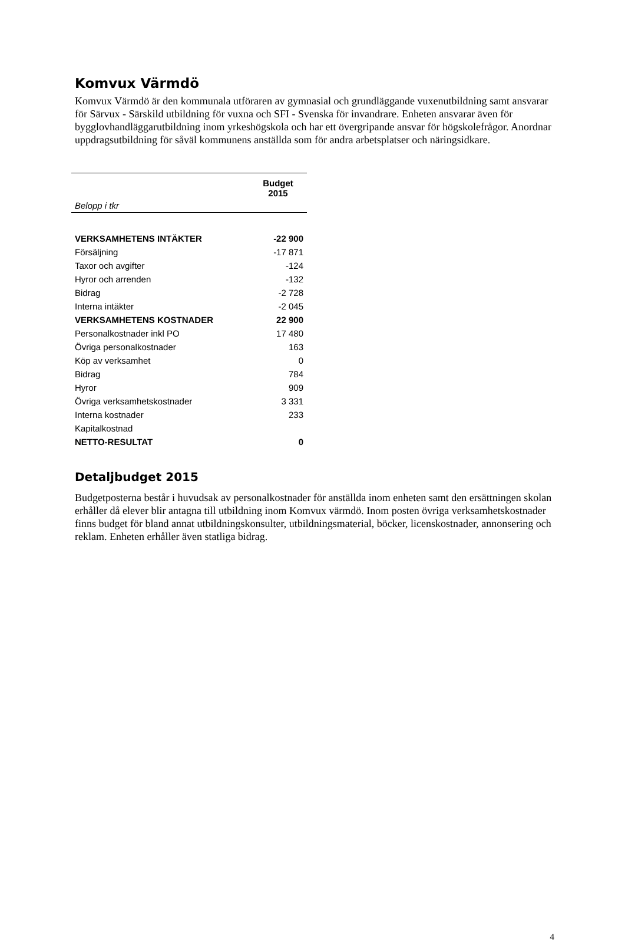Komvux Värmdö
Komvux Värmdö är den kommunala utföraren av gymnasial och grundläggande vuxenutbildning samt ansvarar för Särvux - Särskild utbildning för vuxna och SFI - Svenska för invandrare. Enheten ansvarar även för bygglovhandläggarutbildning inom yrkeshögskola och har ett övergripande ansvar för högskolefrågor. Anordnar uppdragsutbildning för såväl kommunens anställda som för andra arbetsplatser och näringsidkare.
| | Budget 2015 |
| --- | --- |
| Belopp i tkr | |
| VERKSAMHETENS INTÄKTER | -22 900 |
| Försäljning | -17 871 |
| Taxor och avgifter | -124 |
| Hyror och arrenden | -132 |
| Bidrag | -2 728 |
| Interna intäkter | -2 045 |
| VERKSAMHETENS KOSTNADER | 22 900 |
| Personalkostnader inkl PO | 17 480 |
| Övriga personalkostnader | 163 |
| Köp av verksamhet | 0 |
| Bidrag | 784 |
| Hyror | 909 |
| Övriga verksamhetskostnader | 3 331 |
| Interna kostnader | 233 |
| Kapitalkostnad | |
| NETTO-RESULTAT | 0 |
Detaljbudget 2015
Budgetposterna består i huvudsak av personalkostnader för anställda inom enheten samt den ersättningen skolan erhåller då elever blir antagna till utbildning inom Komvux värmdö. Inom posten övriga verksamhetskostnader finns budget för bland annat utbildningskonsulter, utbildningsmaterial, böcker, licenskostnader, annonsering och reklam. Enheten erhåller även statliga bidrag.
4